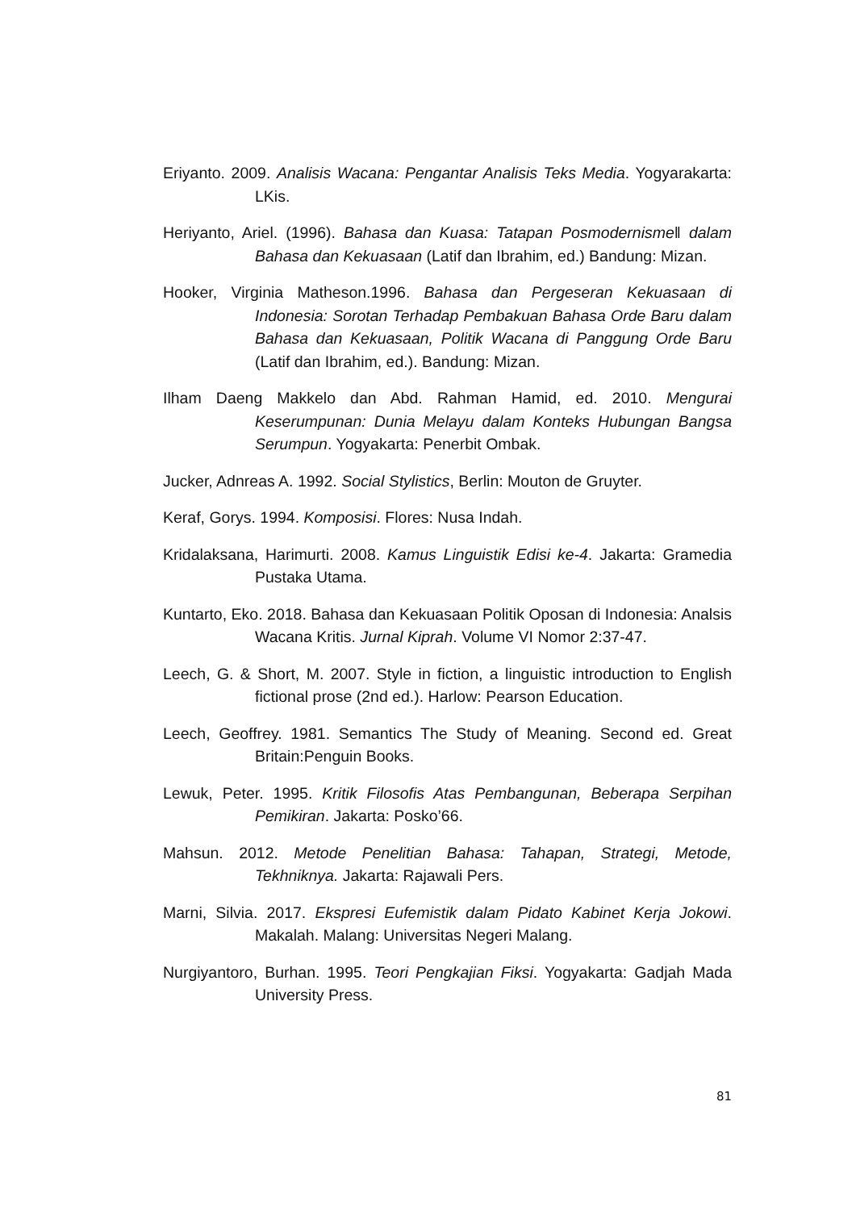Eriyanto. 2009. Analisis Wacana: Pengantar Analisis Teks Media. Yogyarakarta: LKis.
Heriyanto, Ariel. (1996). Bahasa dan Kuasa: Tatapan Posmodernisme‖ dalam Bahasa dan Kekuasaan (Latif dan Ibrahim, ed.) Bandung: Mizan.
Hooker, Virginia Matheson.1996. Bahasa dan Pergeseran Kekuasaan di Indonesia: Sorotan Terhadap Pembakuan Bahasa Orde Baru dalam Bahasa dan Kekuasaan, Politik Wacana di Panggung Orde Baru (Latif dan Ibrahim, ed.). Bandung: Mizan.
Ilham Daeng Makkelo dan Abd. Rahman Hamid, ed. 2010. Mengurai Keserumpunan: Dunia Melayu dalam Konteks Hubungan Bangsa Serumpun. Yogyakarta: Penerbit Ombak.
Jucker, Adnreas A. 1992. Social Stylistics, Berlin: Mouton de Gruyter.
Keraf, Gorys. 1994. Komposisi. Flores: Nusa Indah.
Kridalaksana, Harimurti. 2008. Kamus Linguistik Edisi ke-4. Jakarta: Gramedia Pustaka Utama.
Kuntarto, Eko. 2018. Bahasa dan Kekuasaan Politik Oposan di Indonesia: Analsis Wacana Kritis. Jurnal Kiprah. Volume VI Nomor 2:37-47.
Leech, G. & Short, M. 2007. Style in fiction, a linguistic introduction to English fictional prose (2nd ed.). Harlow: Pearson Education.
Leech, Geoffrey. 1981. Semantics The Study of Meaning. Second ed. Great Britain:Penguin Books.
Lewuk, Peter. 1995. Kritik Filosofis Atas Pembangunan, Beberapa Serpihan Pemikiran. Jakarta: Posko’66.
Mahsun. 2012. Metode Penelitian Bahasa: Tahapan, Strategi, Metode, Tekhniknya. Jakarta: Rajawali Pers.
Marni, Silvia. 2017. Ekspresi Eufemistik dalam Pidato Kabinet Kerja Jokowi. Makalah. Malang: Universitas Negeri Malang.
Nurgiyantoro, Burhan. 1995. Teori Pengkajian Fiksi. Yogyakarta: Gadjah Mada University Press.
81